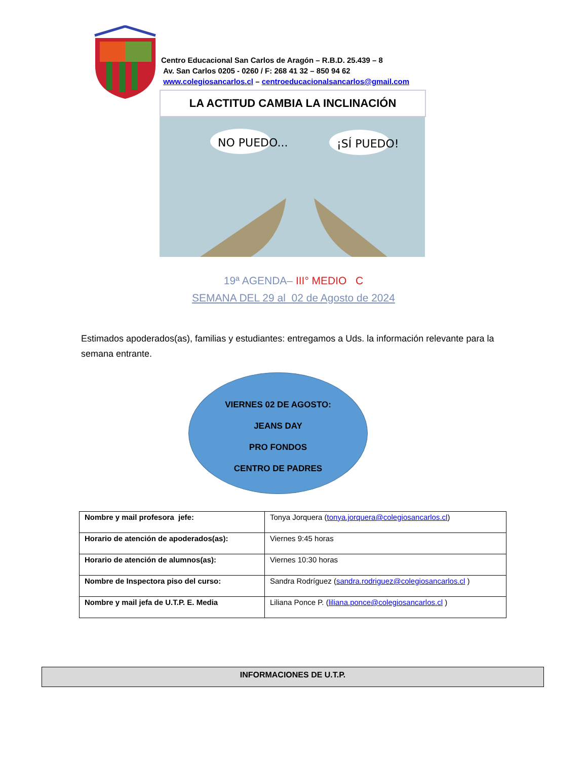Centro Educacional San Carlos de Aragón – R.B.D. 25.439 – 8
Av. San Carlos 0205 - 0260 / F: 268 41 32 – 850 94 62
www.colegiosancarlos.cl – centroeducacionalsancarlos@gmail.com
LA ACTITUD CAMBIA LA INCLINACIÓN
NO PUEDO...
¡SÍ PUEDO!
19ª AGENDA– III° MEDIO C
SEMANA DEL 29 al 02 de Agosto de 2024
Estimados apoderados(as), familias y estudiantes: entregamos a Uds. la información relevante para la semana entrante.
VIERNES 02 DE AGOSTO:
JEANS DAY
PRO FONDOS
CENTRO DE PADRES
| Nombre y mail profesora jefe: | Tonya Jorquera ( tonya.jorquera@colegiosancarlos.cl ) |
| Horario de atención de apoderados(as): | Viernes 9:45 horas |
| Horario de atención de alumnos(as): | Viernes 10:30 horas |
| Nombre de Inspectora piso del curso: | Sandra Rodríguez ( sandra.rodriguez@colegiosancarlos.cl ) |
| Nombre y mail jefa de U.T.P. E. Media | Liliana Ponce P. ( liliana.ponce@colegiosancarlos.cl ) |
INFORMACIONES DE U.T.P.